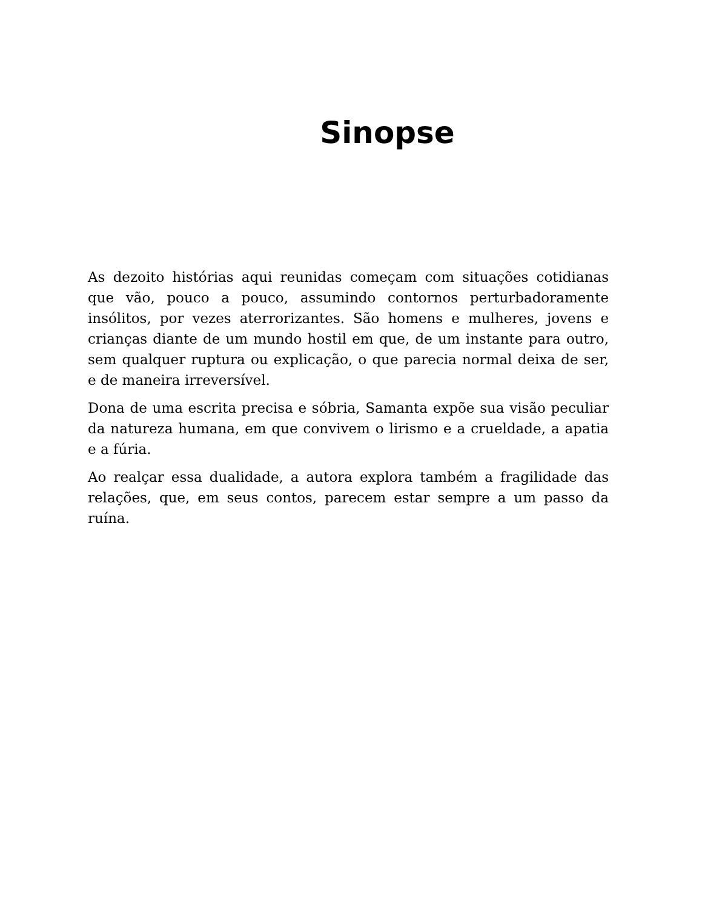Sinopse
As dezoito histórias aqui reunidas começam com situações cotidianas que vão, pouco a pouco, assumindo contornos perturbadoramente insólitos, por vezes aterrorizantes. São homens e mulheres, jovens e crianças diante de um mundo hostil em que, de um instante para outro, sem qualquer ruptura ou explicação, o que parecia normal deixa de ser, e de maneira irreversível.
Dona de uma escrita precisa e sóbria, Samanta expõe sua visão peculiar da natureza humana, em que convivem o lirismo e a crueldade, a apatia e a fúria.
Ao realçar essa dualidade, a autora explora também a fragilidade das relações, que, em seus contos, parecem estar sempre a um passo da ruína.